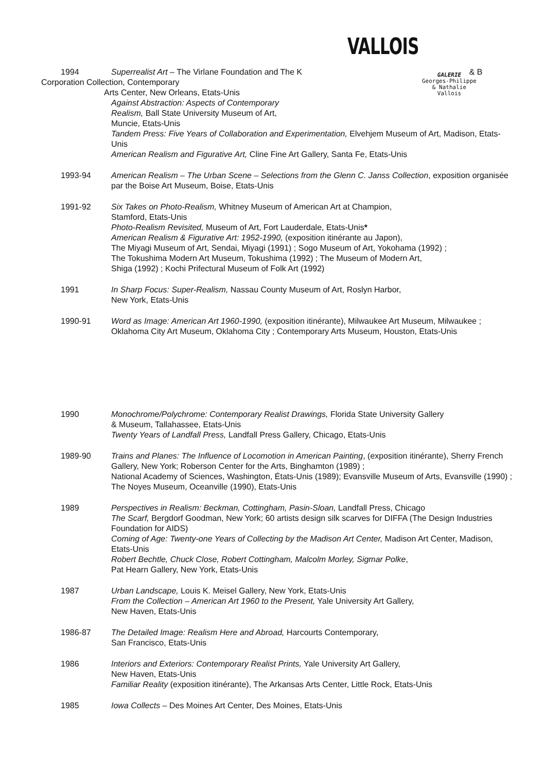VALLOIS
GALERIE
Georges-Philippe
& Nathalie
Vallois
1994 Superrealist Art – The Virlane Foundation and The K & B
Corporation Collection, Contemporary
Arts Center, New Orleans, Etats-Unis
Against Abstraction: Aspects of Contemporary
Realism, Ball State University Museum of Art,
Muncie, Etats-Unis
Tandem Press: Five Years of Collaboration and Experimentation, Elvehjem Museum of Art, Madison, Etats-Unis
American Realism and Figurative Art, Cline Fine Art Gallery, Santa Fe, Etats-Unis
1993-94 American Realism – The Urban Scene – Selections from the Glenn C. Janss Collection, exposition organisée par the Boise Art Museum, Boise, Etats-Unis
1991-92 Six Takes on Photo-Realism, Whitney Museum of American Art at Champion,
Stamford, Etats-Unis
Photo-Realism Revisited, Museum of Art, Fort Lauderdale, Etats-Unis*
American Realism & Figurative Art: 1952-1990, (exposition itinérante au Japon),
The Miyagi Museum of Art, Sendai, Miyagi (1991) ; Sogo Museum of Art, Yokohama (1992) ;
The Tokushima Modern Art Museum, Tokushima (1992) ; The Museum of Modern Art,
Shiga (1992) ; Kochi Prifectural Museum of Folk Art (1992)
1991 In Sharp Focus: Super-Realism, Nassau County Museum of Art, Roslyn Harbor,
New York, Etats-Unis
1990-91 Word as Image: American Art 1960-1990, (exposition itinérante), Milwaukee Art Museum, Milwaukee ; Oklahoma City Art Museum, Oklahoma City ; Contemporary Arts Museum, Houston, Etats-Unis
1990 Monochrome/Polychrome: Contemporary Realist Drawings, Florida State University Gallery
& Museum, Tallahassee, Etats-Unis
Twenty Years of Landfall Press, Landfall Press Gallery, Chicago, Etats-Unis
1989-90 Trains and Planes: The Influence of Locomotion in American Painting, (exposition itinérante), Sherry French Gallery, New York; Roberson Center for the Arts, Binghamton (1989) ;
National Academy of Sciences, Washington, États-Unis (1989); Evansville Museum of Arts, Evansville (1990) ; The Noyes Museum, Oceanville (1990), Etats-Unis
1989 Perspectives in Realism: Beckman, Cottingham, Pasin-Sloan, Landfall Press, Chicago
The Scarf, Bergdorf Goodman, New York; 60 artists design silk scarves for DIFFA (The Design Industries Foundation for AIDS)
Coming of Age: Twenty-one Years of Collecting by the Madison Art Center, Madison Art Center, Madison, Etats-Unis
Robert Bechtle, Chuck Close, Robert Cottingham, Malcolm Morley, Sigmar Polke,
Pat Hearn Gallery, New York, Etats-Unis
1987 Urban Landscape, Louis K. Meisel Gallery, New York, Etats-Unis
From the Collection – American Art 1960 to the Present, Yale University Art Gallery,
New Haven, Etats-Unis
1986-87 The Detailed Image: Realism Here and Abroad, Harcourts Contemporary,
San Francisco, Etats-Unis
1986 Interiors and Exteriors: Contemporary Realist Prints, Yale University Art Gallery,
New Haven, Etats-Unis
Familiar Reality (exposition itinérante), The Arkansas Arts Center, Little Rock, Etats-Unis
1985 Iowa Collects – Des Moines Art Center, Des Moines, Etats-Unis